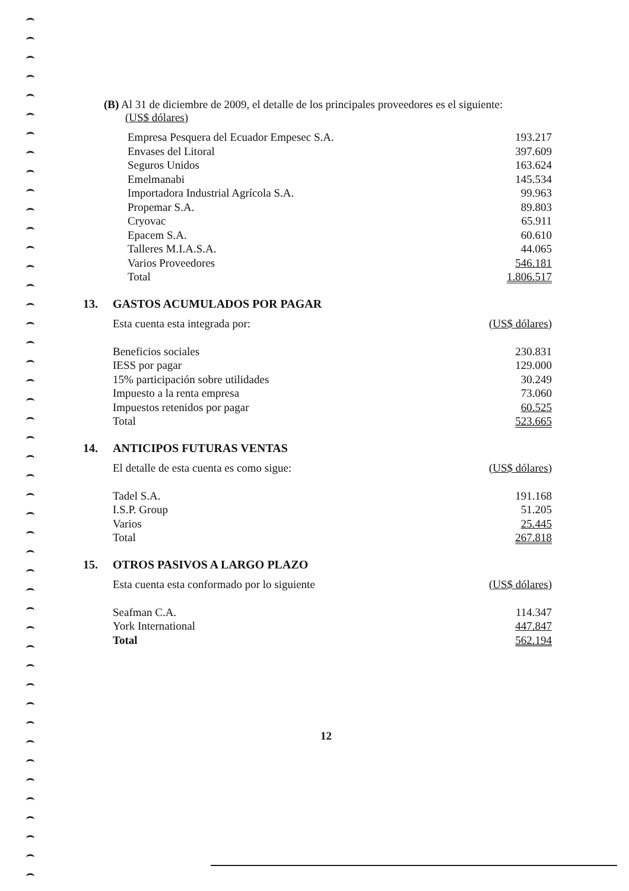(B) Al 31 de diciembre de 2009, el detalle de los principales proveedores es el siguiente:
(US$ dólares)
| Empresa Pesquera del Ecuador Empesec S.A. | 193.217 |
| Envases del Litoral | 397.609 |
| Seguros Unidos | 163.624 |
| Emelmanabi | 145.534 |
| Importadora Industrial Agrícola S.A. | 99.963 |
| Propemar S.A. | 89.803 |
| Cryovac | 65.911 |
| Epacem S.A. | 60.610 |
| Talleres M.I.A.S.A. | 44.065 |
| Varios Proveedores | 546.181 |
| Total | 1.806.517 |
13. GASTOS ACUMULADOS POR PAGAR
| Esta cuenta esta integrada por: | (US$ dólares) |
| Beneficios sociales | 230.831 |
| IESS por pagar | 129.000 |
| 15% participación sobre utilidades | 30.249 |
| Impuesto a la renta empresa | 73.060 |
| Impuestos retenidos por pagar | 60.525 |
| Total | 523.665 |
14. ANTICIPOS FUTURAS VENTAS
| El detalle de esta cuenta es como sigue: | (US$ dólares) |
| Tadel S.A. | 191.168 |
| I.S.P. Group | 51.205 |
| Varios | 25.445 |
| Total | 267.818 |
15. OTROS PASIVOS A LARGO PLAZO
| Esta cuenta esta conformado por lo siguiente | (US$ dólares) |
| Seafman C.A. | 114.347 |
| York International | 447.847 |
| Total | 562.194 |
12